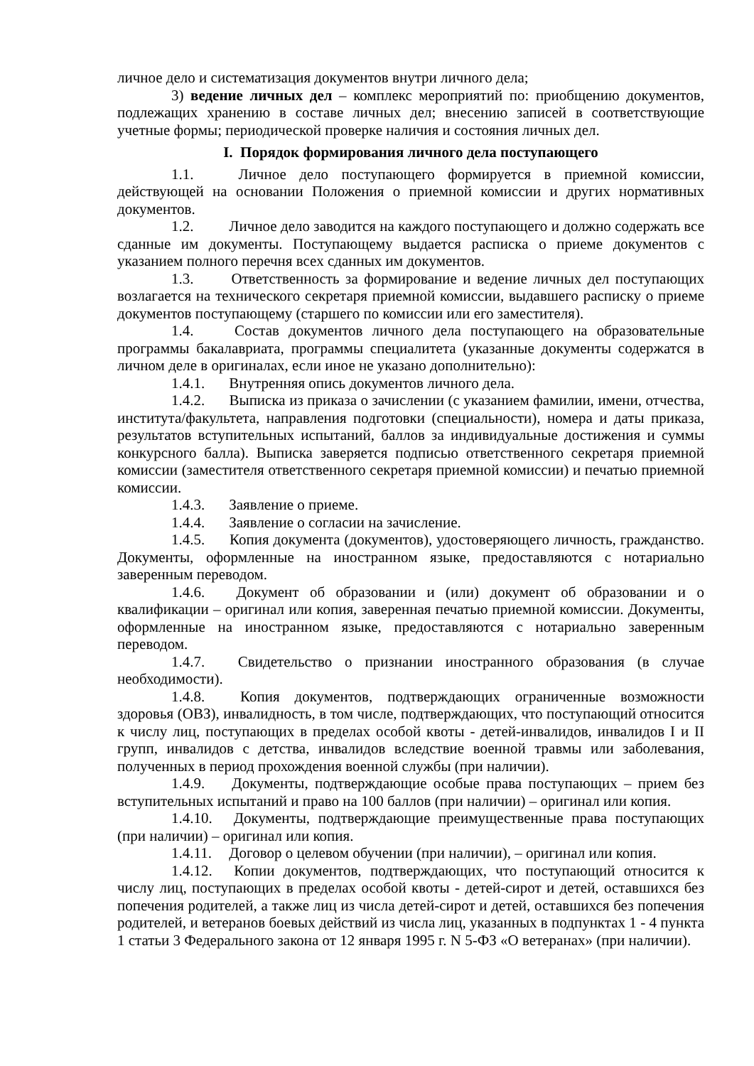личное дело и систематизация документов внутри личного дела;
3) ведение личных дел – комплекс мероприятий по: приобщению документов, подлежащих хранению в составе личных дел; внесению записей в соответствующие учетные формы; периодической проверке наличия и состояния личных дел.
I. Порядок формирования личного дела поступающего
1.1. Личное дело поступающего формируется в приемной комиссии, действующей на основании Положения о приемной комиссии и других нормативных документов.
1.2. Личное дело заводится на каждого поступающего и должно содержать все сданные им документы. Поступающему выдается расписка о приеме документов с указанием полного перечня всех сданных им документов.
1.3. Ответственность за формирование и ведение личных дел поступающих возлагается на технического секретаря приемной комиссии, выдавшего расписку о приеме документов поступающему (старшего по комиссии или его заместителя).
1.4. Состав документов личного дела поступающего на образовательные программы бакалавриата, программы специалитета (указанные документы содержатся в личном деле в оригиналах, если иное не указано дополнительно):
1.4.1. Внутренняя опись документов личного дела.
1.4.2. Выписка из приказа о зачислении (с указанием фамилии, имени, отчества, института/факультета, направления подготовки (специальности), номера и даты приказа, результатов вступительных испытаний, баллов за индивидуальные достижения и суммы конкурсного балла). Выписка заверяется подписью ответственного секретаря приемной комиссии (заместителя ответственного секретаря приемной комиссии) и печатью приемной комиссии.
1.4.3. Заявление о приеме.
1.4.4. Заявление о согласии на зачисление.
1.4.5. Копия документа (документов), удостоверяющего личность, гражданство. Документы, оформленные на иностранном языке, предоставляются с нотариально заверенным переводом.
1.4.6. Документ об образовании и (или) документ об образовании и о квалификации – оригинал или копия, заверенная печатью приемной комиссии. Документы, оформленные на иностранном языке, предоставляются с нотариально заверенным переводом.
1.4.7. Свидетельство о признании иностранного образования (в случае необходимости).
1.4.8. Копия документов, подтверждающих ограниченные возможности здоровья (ОВЗ), инвалидность, в том числе, подтверждающих, что поступающий относится к числу лиц, поступающих в пределах особой квоты - детей-инвалидов, инвалидов I и II групп, инвалидов с детства, инвалидов вследствие военной травмы или заболевания, полученных в период прохождения военной службы (при наличии).
1.4.9. Документы, подтверждающие особые права поступающих – прием без вступительных испытаний и право на 100 баллов (при наличии) – оригинал или копия.
1.4.10. Документы, подтверждающие преимущественные права поступающих (при наличии) – оригинал или копия.
1.4.11. Договор о целевом обучении (при наличии), – оригинал или копия.
1.4.12. Копии документов, подтверждающих, что поступающий относится к числу лиц, поступающих в пределах особой квоты - детей-сирот и детей, оставшихся без попечения родителей, а также лиц из числа детей-сирот и детей, оставшихся без попечения родителей, и ветеранов боевых действий из числа лиц, указанных в подпунктах 1 - 4 пункта 1 статьи 3 Федерального закона от 12 января 1995 г. N 5-ФЗ «О ветеранах» (при наличии).